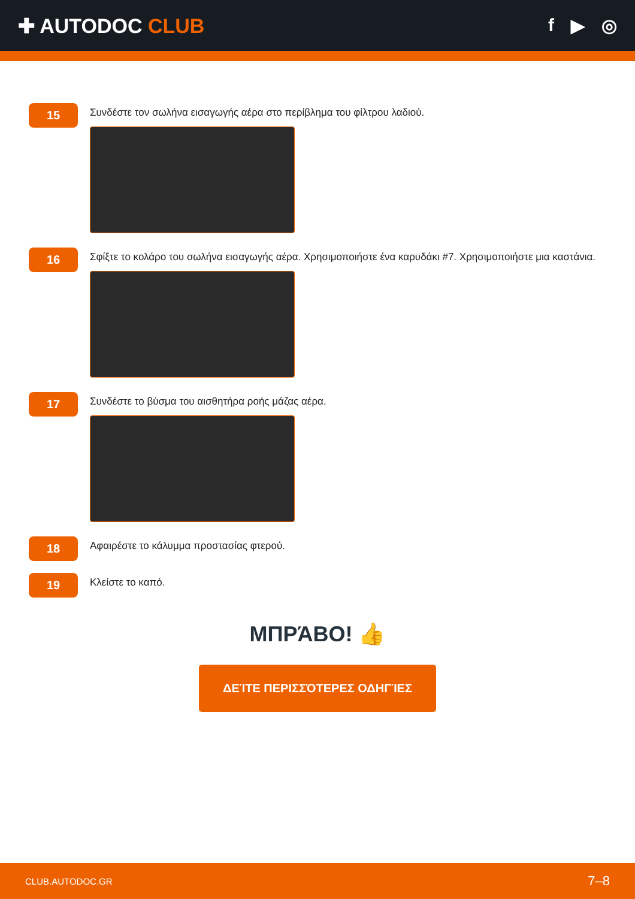✚ AUTODOC CLUB f ▶ ◎
15
Συνδέστε τον σωλήνα εισαγωγής αέρα στο περίβλημα του φίλτρου λαδιού.
16
Σφίξτε το κολάρο του σωλήνα εισαγωγής αέρα. Χρησιμοποιήστε ένα καρυδάκι #7. Χρησιμοποιήστε μια καστάνια.
17
Συνδέστε το βύσμα του αισθητήρα ροής μάζας αέρα.
18
Αφαιρέστε το κάλυμμα προστασίας φτερού.
19
Κλείστε το καπό.
ΜΠΡΆΒΟ! 👍
ΔΕΊΤΕ ΠΕΡΙΣΣΌΤΕΡΕΣ ΟΔΗΓΊΕΣ
CLUB.AUTODOC.GR 7–8